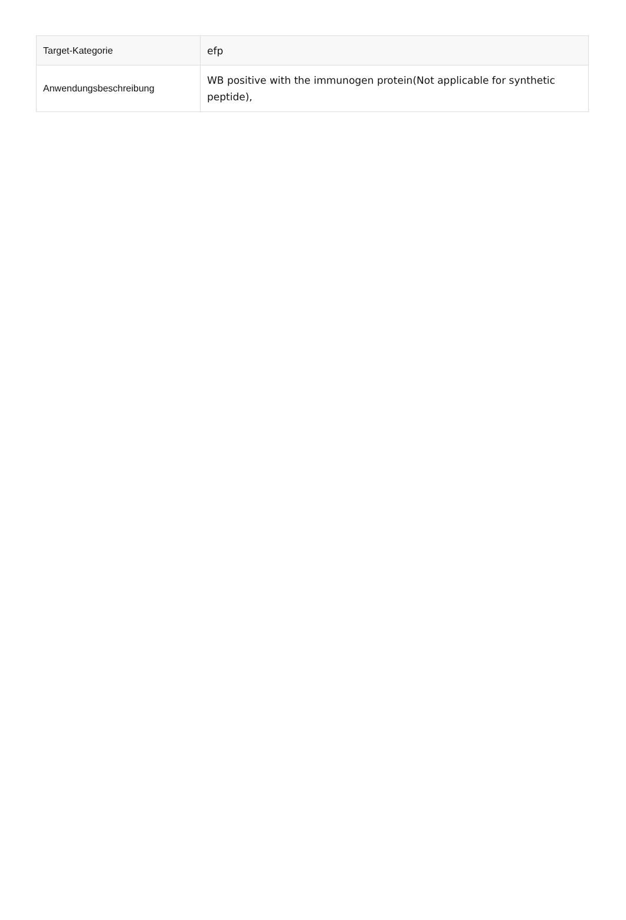| Target-Kategorie | efp |
| Anwendungsbeschreibung | WB positive with the immunogen protein(Not applicable for synthetic peptide), |